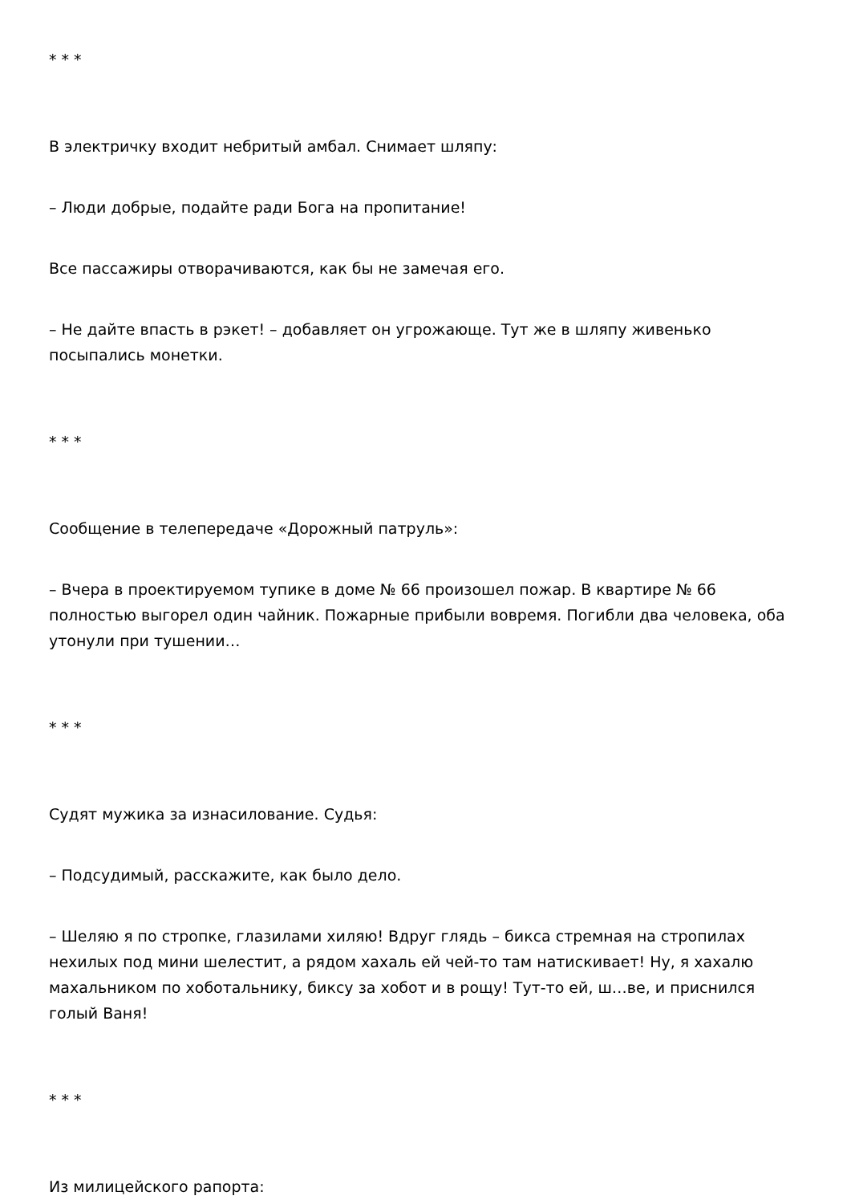* * *
В электричку входит небритый амбал. Снимает шляпу:
– Люди добрые, подайте ради Бога на пропитание!
Все пассажиры отворачиваются, как бы не замечая его.
– Не дайте впасть в рэкет! – добавляет он угрожающе. Тут же в шляпу живенько посыпались монетки.
* * *
Сообщение в телепередаче «Дорожный патруль»:
– Вчера в проектируемом тупике в доме № 66 произошел пожар. В квартире № 66 полностью выгорел один чайник. Пожарные прибыли вовремя. Погибли два человека, оба утонули при тушении…
* * *
Судят мужика за изнасилование. Судья:
– Подсудимый, расскажите, как было дело.
– Шеляю я по стропке, глазилами хиляю! Вдруг глядь – бикса стремная на стропилах нехилых под мини шелестит, а рядом хахаль ей чей-то там натискивает! Ну, я хахалю махальником по хоботальнику, биксу за хобот и в рощу! Тут-то ей, ш…ве, и приснился голый Ваня!
* * *
Из милицейского рапорта: